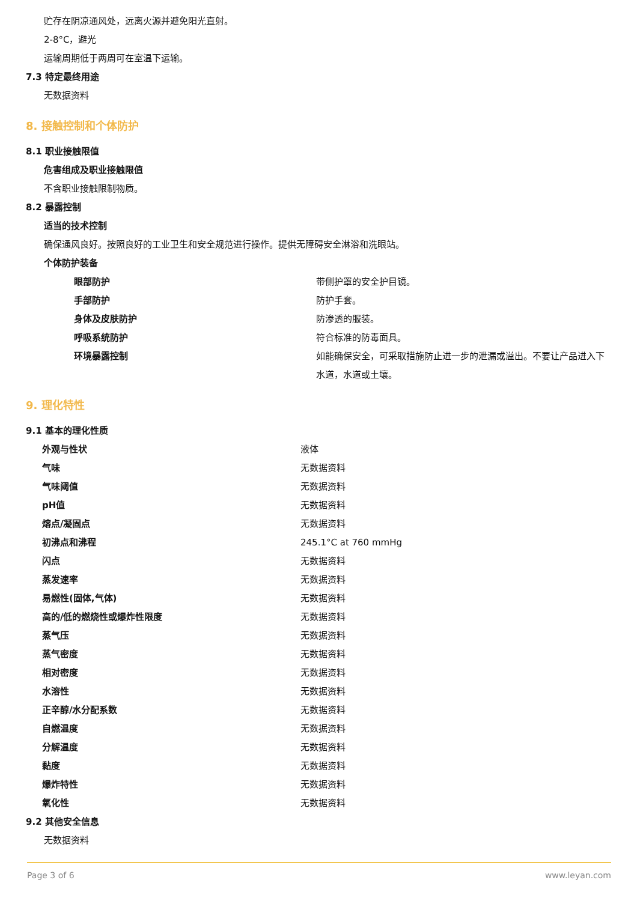贮存在阴凉通风处，远离火源并避免阳光直射。
2-8°C，避光
运输周期低于两周可在室温下运输。
7.3 特定最终用途
无数据资料
8. 接触控制和个体防护
8.1 职业接触限值
危害组成及职业接触限值
不含职业接触限制物质。
8.2 暴露控制
适当的技术控制
确保通风良好。按照良好的工业卫生和安全规范进行操作。提供无障碍安全淋浴和洗眼站。
个体防护装备
| 眼部防护 | 带侧护罩的安全护目镜。 |
| 手部防护 | 防护手套。 |
| 身体及皮肤防护 | 防渗透的服装。 |
| 呼吸系统防护 | 符合标准的防毒面具。 |
| 环境暴露控制 | 如能确保安全，可采取措施防止进一步的泄漏或溢出。不要让产品进入下水道，水道或土壤。 |
9. 理化特性
9.1 基本的理化性质
| 外观与性状 | 液体 |
| 气味 | 无数据资料 |
| 气味阈值 | 无数据资料 |
| pH值 | 无数据资料 |
| 熔点/凝固点 | 无数据资料 |
| 初沸点和沸程 | 245.1°C at 760 mmHg |
| 闪点 | 无数据资料 |
| 蒸发速率 | 无数据资料 |
| 易燃性(固体,气体) | 无数据资料 |
| 高的/低的燃烧性或爆炸性限度 | 无数据资料 |
| 蒸气压 | 无数据资料 |
| 蒸气密度 | 无数据资料 |
| 相对密度 | 无数据资料 |
| 水溶性 | 无数据资料 |
| 正辛醇/水分配系数 | 无数据资料 |
| 自燃温度 | 无数据资料 |
| 分解温度 | 无数据资料 |
| 黏度 | 无数据资料 |
| 爆炸特性 | 无数据资料 |
| 氧化性 | 无数据资料 |
9.2 其他安全信息
无数据资料
Page 3 of 6 www.leyan.com